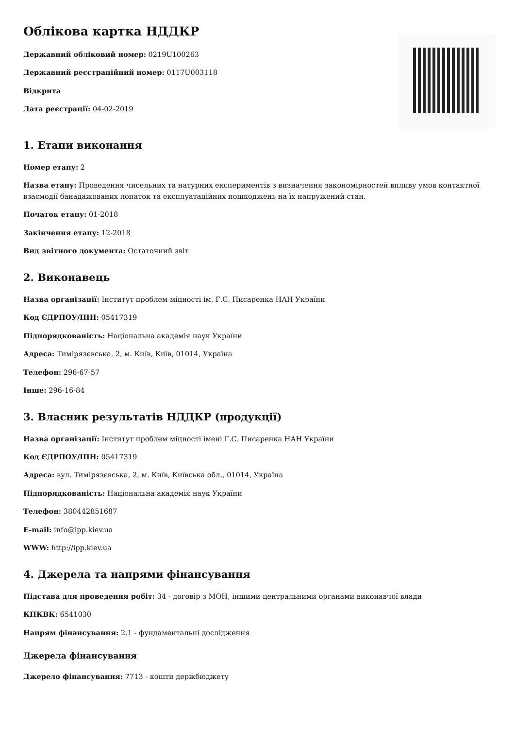Облікова картка НДДКР
Державний обліковий номер: 0219U100263
Державний реєстраційний номер: 0117U003118
Відкрита
Дата реєстрації: 04-02-2019
1. Етапи виконання
Номер етапу: 2
Назва етапу: Проведення чисельних та натурних експериментів з визначення закономірностей впливу умов контактної взаємодії банадажованих лопаток та експлуатаційних пошкоджень на їх напружений стан.
Початок етапу: 01-2018
Закінчення етапу: 12-2018
Вид звітного документа: Остаточний звіт
2. Виконавець
Назва організації: Інститут проблем міцності ім. Г.С. Писаренка НАН України
Код ЄДРПОУ/ІПН: 05417319
Підпорядкованість: Національна академія наук України
Адреса: Тимірязєвська, 2, м. Київ, Київ, 01014, Україна
Телефон: 296-67-57
Інше: 296-16-84
3. Власник результатів НДДКР (продукції)
Назва організації: Інститут проблем міцності імені Г.С. Писаренка НАН України
Код ЄДРПОУ/ІПН: 05417319
Адреса: вул. Тимірязєвська, 2, м. Київ, Київська обл., 01014, Україна
Підпорядкованість: Національна академія наук України
Телефон: 380442851687
E-mail: info@ipp.kiev.ua
WWW: http://ipp.kiev.ua
4. Джерела та напрями фінансування
Підстава для проведення робіт: 34 - договір з МОН, іншими центральними органами виконавчої влади
КПКВК: 6541030
Напрям фінансування: 2.1 - фундаментальні дослідження
Джерела фінансування
Джерело фінансування: 7713 - кошти держбюджету